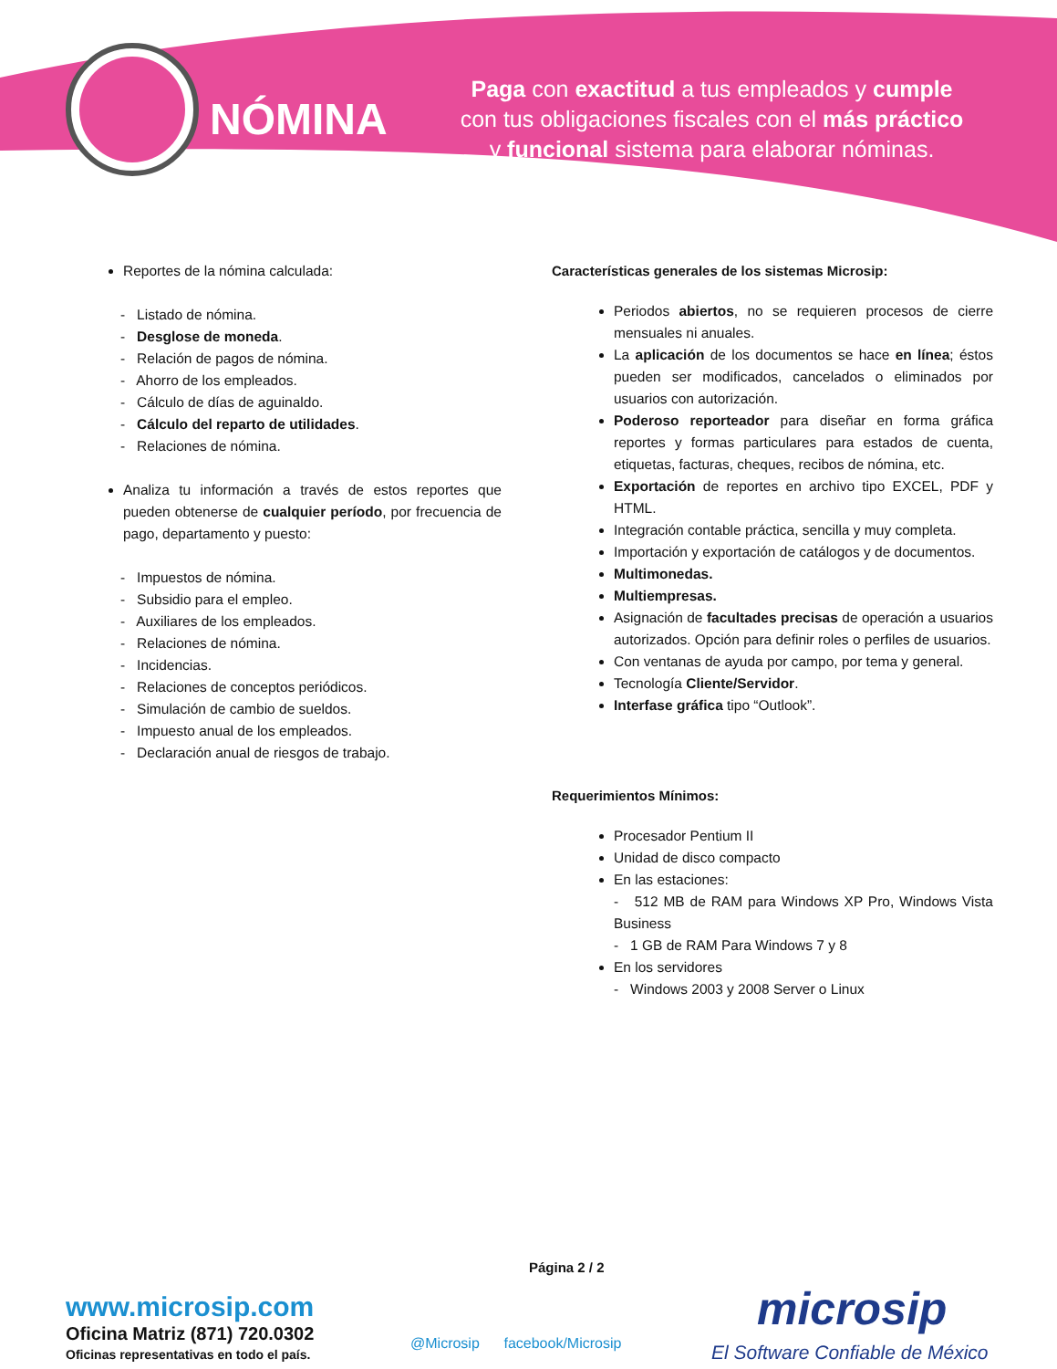NÓMINA
Paga con exactitud a tus empleados y cumple
con tus obligaciones fiscales con el más práctico
y funcional sistema para elaborar nóminas.
Reportes de la nómina calculada:
- Listado de nómina.
- Desglose de moneda.
- Relación de pagos de nómina.
- Ahorro de los empleados.
- Cálculo de días de aguinaldo.
- Cálculo del reparto de utilidades.
- Relaciones de nómina.
Analiza tu información a través de estos reportes que pueden obtenerse de cualquier período, por frecuencia de pago, departamento y puesto:
- Impuestos de nómina.
- Subsidio para el empleo.
- Auxiliares de los empleados.
- Relaciones de nómina.
- Incidencias.
- Relaciones de conceptos periódicos.
- Simulación de cambio de sueldos.
- Impuesto anual de los empleados.
- Declaración anual de riesgos de trabajo.
Características generales de los sistemas Microsip:
Periodos abiertos, no se requieren procesos de cierre mensuales ni anuales.
La aplicación de los documentos se hace en línea; éstos pueden ser modificados, cancelados o eliminados por usuarios con autorización.
Poderoso reporteador para diseñar en forma gráfica reportes y formas particulares para estados de cuenta, etiquetas, facturas, cheques, recibos de nómina, etc.
Exportación de reportes en archivo tipo EXCEL, PDF y HTML.
Integración contable práctica, sencilla y muy completa.
Importación y exportación de catálogos y de documentos.
Multimonedas.
Multiempresas.
Asignación de facultades precisas de operación a usuarios autorizados. Opción para definir roles o perfiles de usuarios.
Con ventanas de ayuda por campo, por tema y general.
Tecnología Cliente/Servidor.
Interfase gráfica tipo “Outlook”.
Requerimientos Mínimos:
Procesador Pentium II
Unidad de disco compacto
En las estaciones:
- 512 MB de RAM para Windows XP Pro, Windows Vista Business
- 1 GB de RAM Para Windows 7 y 8
En los servidores
- Windows 2003 y 2008 Server o Linux
Página 2 / 2
www.microsip.com
Oficina Matriz (871) 720.0302
Oficinas representativas en todo el país.
@Microsip facebook/Microsip
microsip
El Software Confiable de México